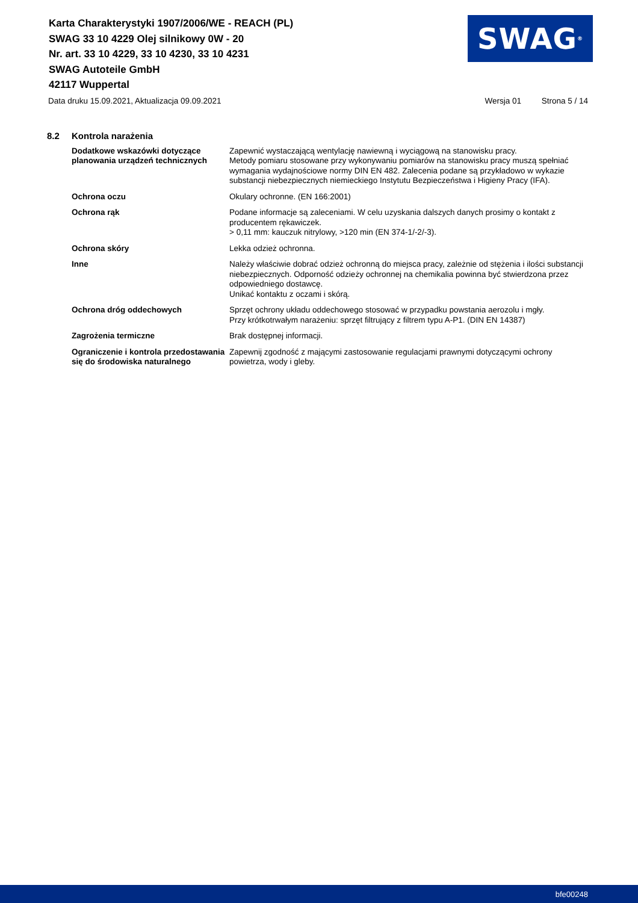Karta Charakterystyki 1907/2006/WE - REACH (PL)
SWAG 33 10 4229 Olej silnikowy 0W - 20
Nr. art. 33 10 4229, 33 10 4230, 33 10 4231
SWAG Autoteile GmbH
42117 Wuppertal
SWAG<sup>®</sup>
Data druku 15.09.2021, Aktualizacja 09.09.2021 Wersja 01 Strona 5 / 14
8.2 Kontrola narażenia
Dodatkowe wskazówki dotyczące planowania urządzeń technicznych
Zapewnić wystaczającą wentylację nawiewną i wyciągową na stanowisku pracy.
Metody pomiaru stosowane przy wykonywaniu pomiarów na stanowisku pracy muszą spełniać wymagania wydajnościowe normy DIN EN 482. Zalecenia podane są przykładowo w wykazie substancji niebezpiecznych niemieckiego Instytutu Bezpieczeństwa i Higieny Pracy (IFA).
Ochrona oczu Okulary ochronne. (EN 166:2001)
Ochrona rąk Podane informacje są zaleceniami. W celu uzyskania dalszych danych prosimy o kontakt z producentem rękawiczek.
> 0,11 mm: kauczuk nitrylowy, >120 min (EN 374-1/-2/-3).
Ochrona skóry Lekka odzież ochronna.
Inne Należy właściwie dobrać odzież ochronną do miejsca pracy, zależnie od stężenia i ilości substancji niebezpiecznych. Odporność odzieży ochronnej na chemikalia powinna być stwierdzona przez odpowiedniego dostawcę.
Unikać kontaktu z oczami i skórą.
Ochrona dróg oddechowych Sprzęt ochrony układu oddechowego stosować w przypadku powstania aerozolu i mgły.
Przy krótkotrwałym narażeniu: sprzęt filtrujący z filtrem typu A-P1. (DIN EN 14387)
Zagrożenia termiczne Brak dostępnej informacji.
Ograniczenie i kontrola przedostawania się do środowiska naturalnego
Zapewnij zgodność z mającymi zastosowanie regulacjami prawnymi dotyczącymi ochrony powietrza, wody i gleby.
bfe00248